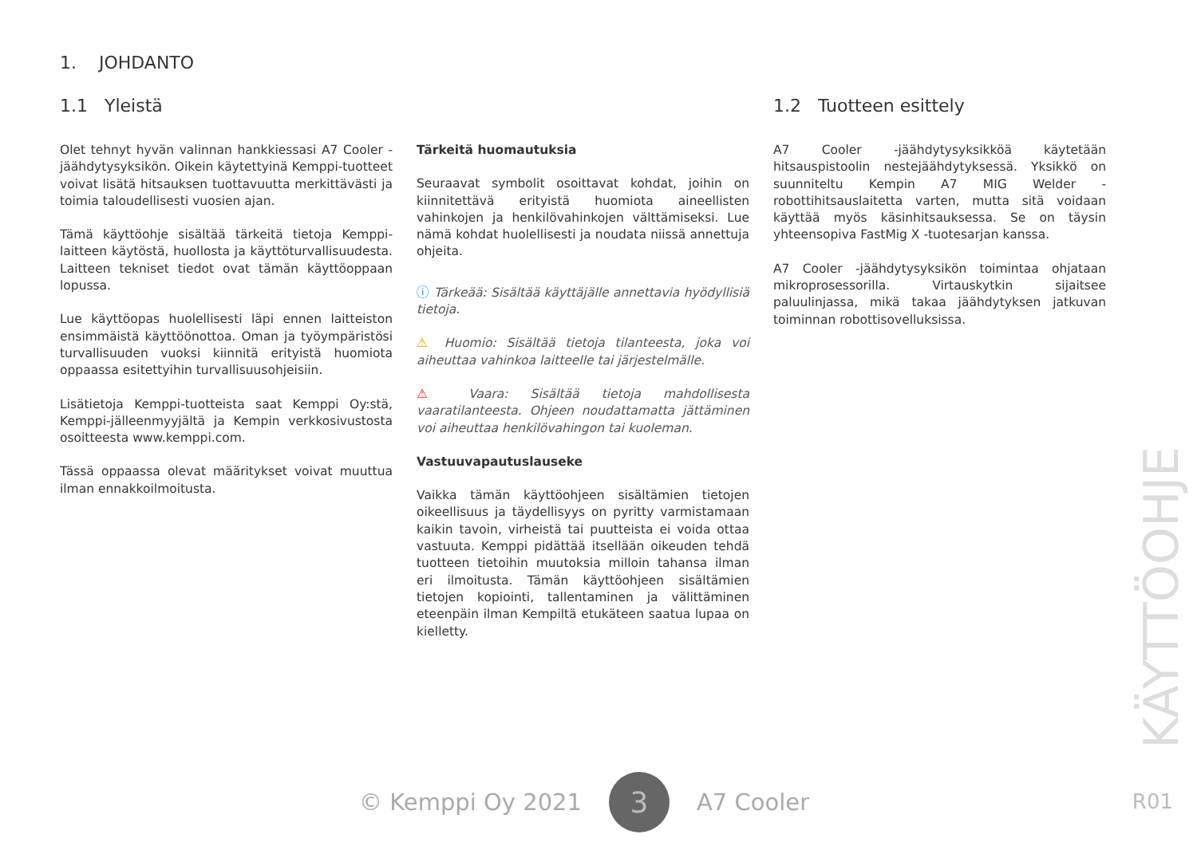1. JOHDANTO
1.1 Yleistä
Olet tehnyt hyvän valinnan hankkiessasi A7 Cooler -jäähdytysyksikön. Oikein käytettyinä Kemppi-tuotteet voivat lisätä hitsauksen tuottavuutta merkittävästi ja toimia taloudellisesti vuosien ajan.
Tämä käyttöohje sisältää tärkeitä tietoja Kemppi-laitteen käytöstä, huollosta ja käyttöturvallisuudesta. Laitteen tekniset tiedot ovat tämän käyttöoppaan lopussa.
Lue käyttöopas huolellisesti läpi ennen laitteiston ensimmäistä käyttöönottoa. Oman ja työympäristösi turvallisuuden vuoksi kiinnitä erityistä huomiota oppaassa esitettyihin turvallisuusohjeisiin.
Lisätietoja Kemppi-tuotteista saat Kemppi Oy:stä, Kemppi-jälleenmyyjältä ja Kempin verkkosivustosta osoitteesta www.kemppi.com.
Tässä oppaassa olevat määritykset voivat muuttua ilman ennakkoilmoitusta.
Tärkeitä huomautuksia
Seuraavat symbolit osoittavat kohdat, joihin on kiinnitettävä erityistä huomiota aineellisten vahinkojen ja henkilövahinkojen välttämiseksi. Lue nämä kohdat huolellisesti ja noudata niissä annettuja ohjeita.
ⓘ Tärkeää: Sisältää käyttäjälle annettavia hyödyllisiä tietoja.
⚠ Huomio: Sisältää tietoja tilanteesta, joka voi aiheuttaa vahinkoa laitteelle tai järjestelmälle.
⚠ Vaara: Sisältää tietoja mahdollisesta vaaratilanteesta. Ohjeen noudattamatta jättäminen voi aiheuttaa henkilövahingon tai kuoleman.
Vastuuvapautuslauseke
Vaikka tämän käyttöohjeen sisältämien tietojen oikeellisuus ja täydellisyys on pyritty varmistamaan kaikin tavoin, virheistä tai puutteista ei voida ottaa vastuuta. Kemppi pidättää itsellään oikeuden tehdä tuotteen tietoihin muutoksia milloin tahansa ilman eri ilmoitusta. Tämän käyttöohjeen sisältämien tietojen kopiointi, tallentaminen ja välittäminen eteenpäin ilman Kempiltä etukäteen saatua lupaa on kielletty.
1.2 Tuotteen esittely
A7 Cooler -jäähdytysyksikköä käytetään hitsauspistoolin nestejäähdytyksessä. Yksikkö on suunniteltu Kempin A7 MIG Welder -robottihitsauslaitetta varten, mutta sitä voidaan käyttää myös käsinhitsauksessa. Se on täysin yhteensopiva FastMig X -tuotesarjan kanssa.
A7 Cooler -jäähdytysyksikön toimintaa ohjataan mikroprosessorilla. Virtauskytkin sijaitsee paluulinjassa, mikä takaa jäähdytyksen jatkuvan toiminnan robottisovelluksissa.
© Kemppi Oy 2021
3
A7 Cooler
KÄYTTÖOHJE
R01